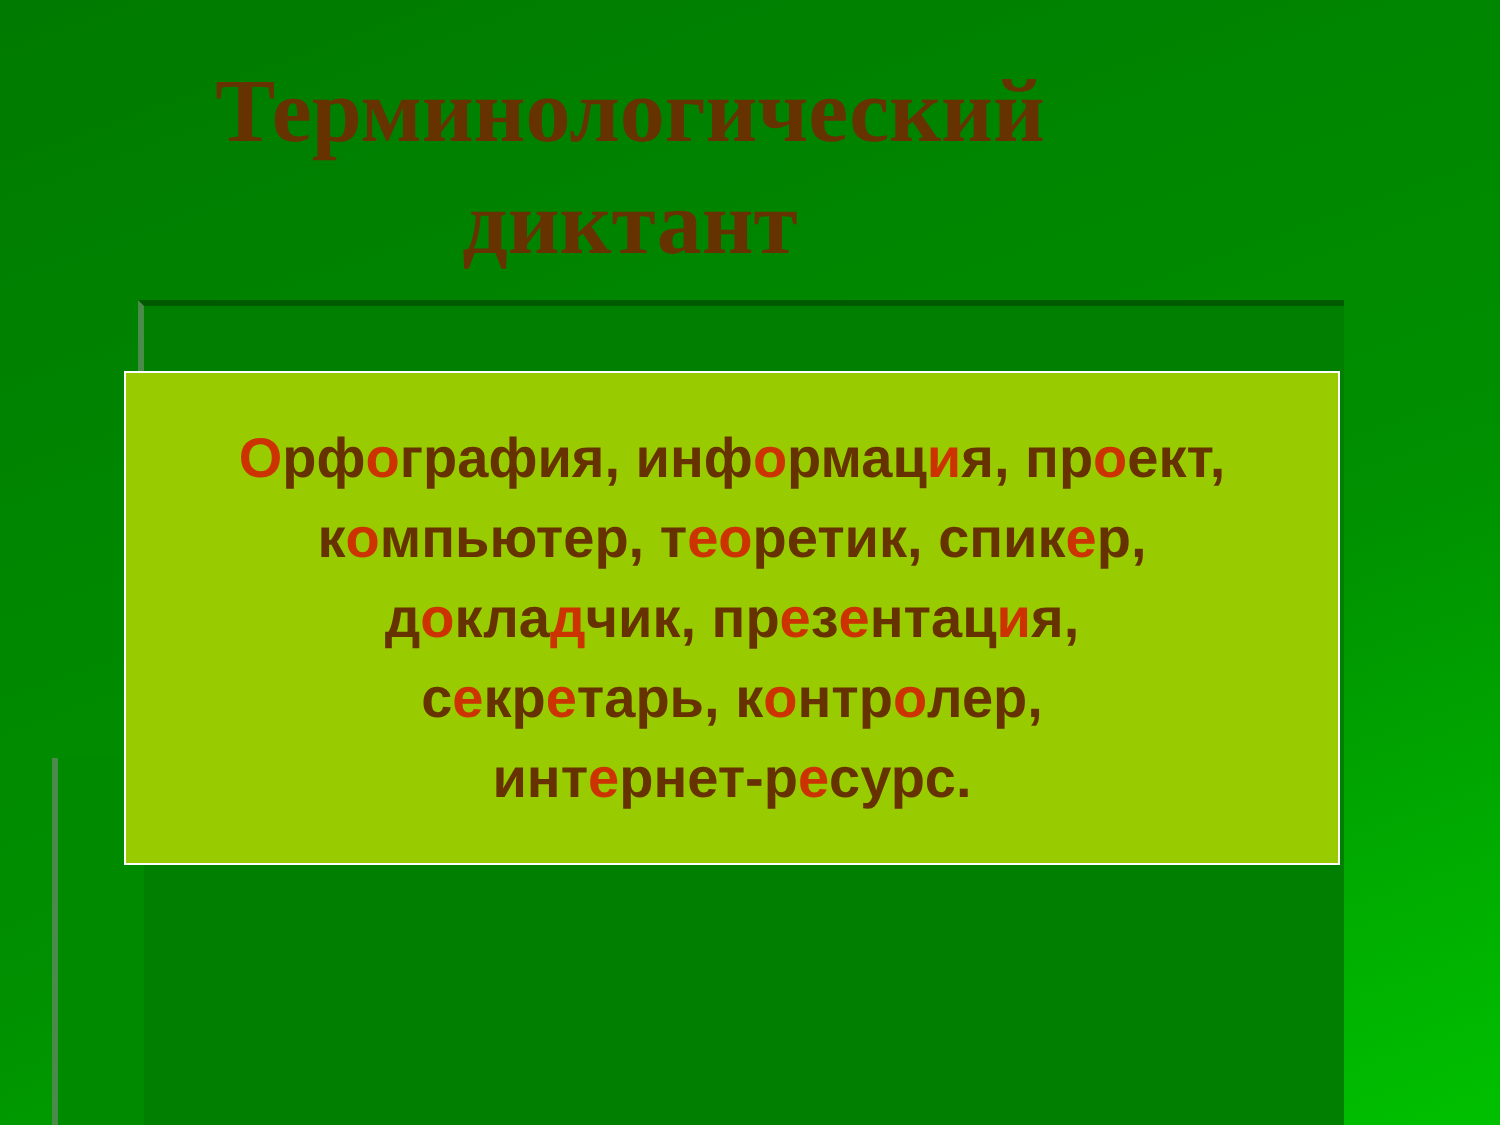Терминологический диктант
Орфография, информация, проект,
компьютер, теоретик, спикер,
докладчик, презентация,
секретарь, контролер,
интернет-ресурс.